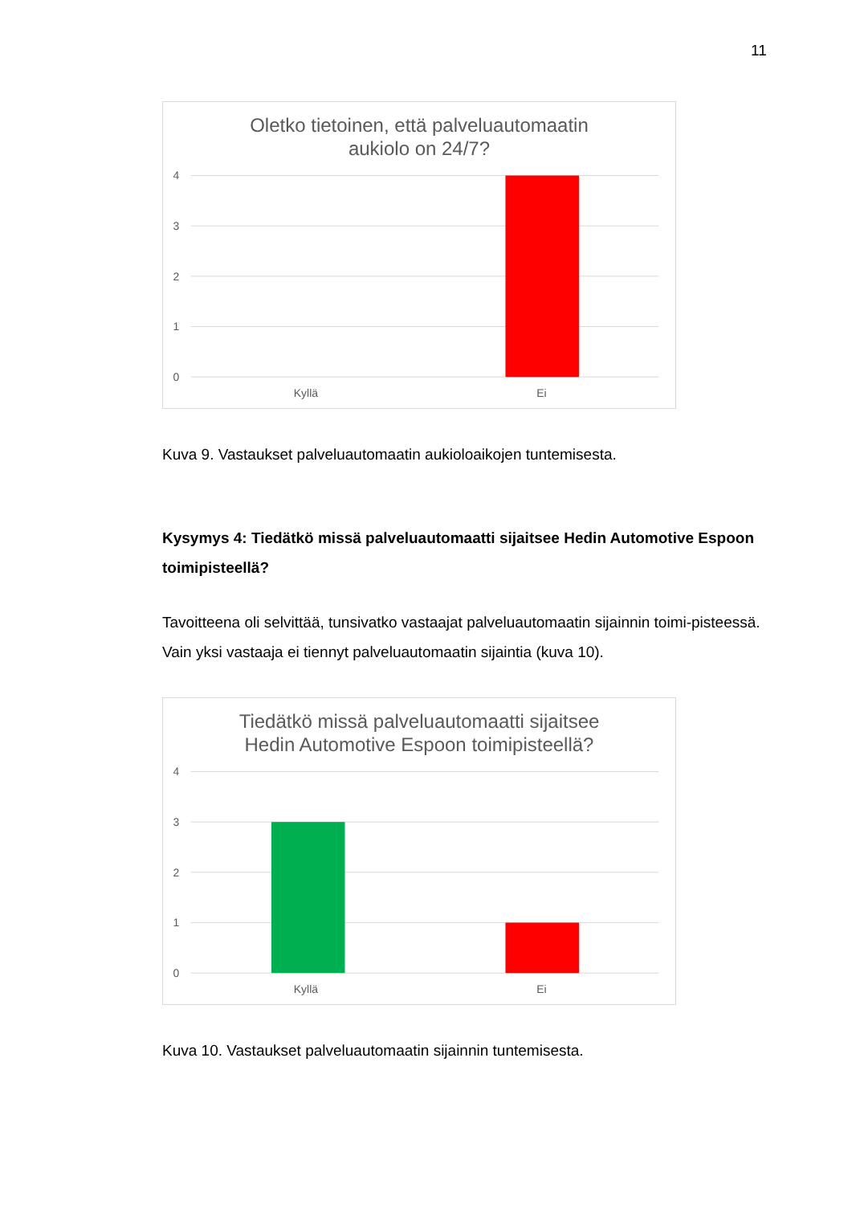11
Oletko tietoinen, että palveluautomaatin
aukiolo on 24/7?
4
3
2
1
0
Kyllä
Ei
Kuva 9. Vastaukset palveluautomaatin aukioloaikojen tuntemisesta.
Kysymys 4: Tiedätkö missä palveluautomaatti sijaitsee Hedin Automotive Espoon toimipisteellä?
Tavoitteena oli selvittää, tunsivatko vastaajat palveluautomaatin sijainnin toimi-pisteessä. Vain yksi vastaaja ei tiennyt palveluautomaatin sijaintia (kuva 10).
Tiedätkö missä palveluautomaatti sijaitsee
Hedin Automotive Espoon toimipisteellä?
4
3
2
1
0
Kyllä
Ei
Kuva 10. Vastaukset palveluautomaatin sijainnin tuntemisesta.